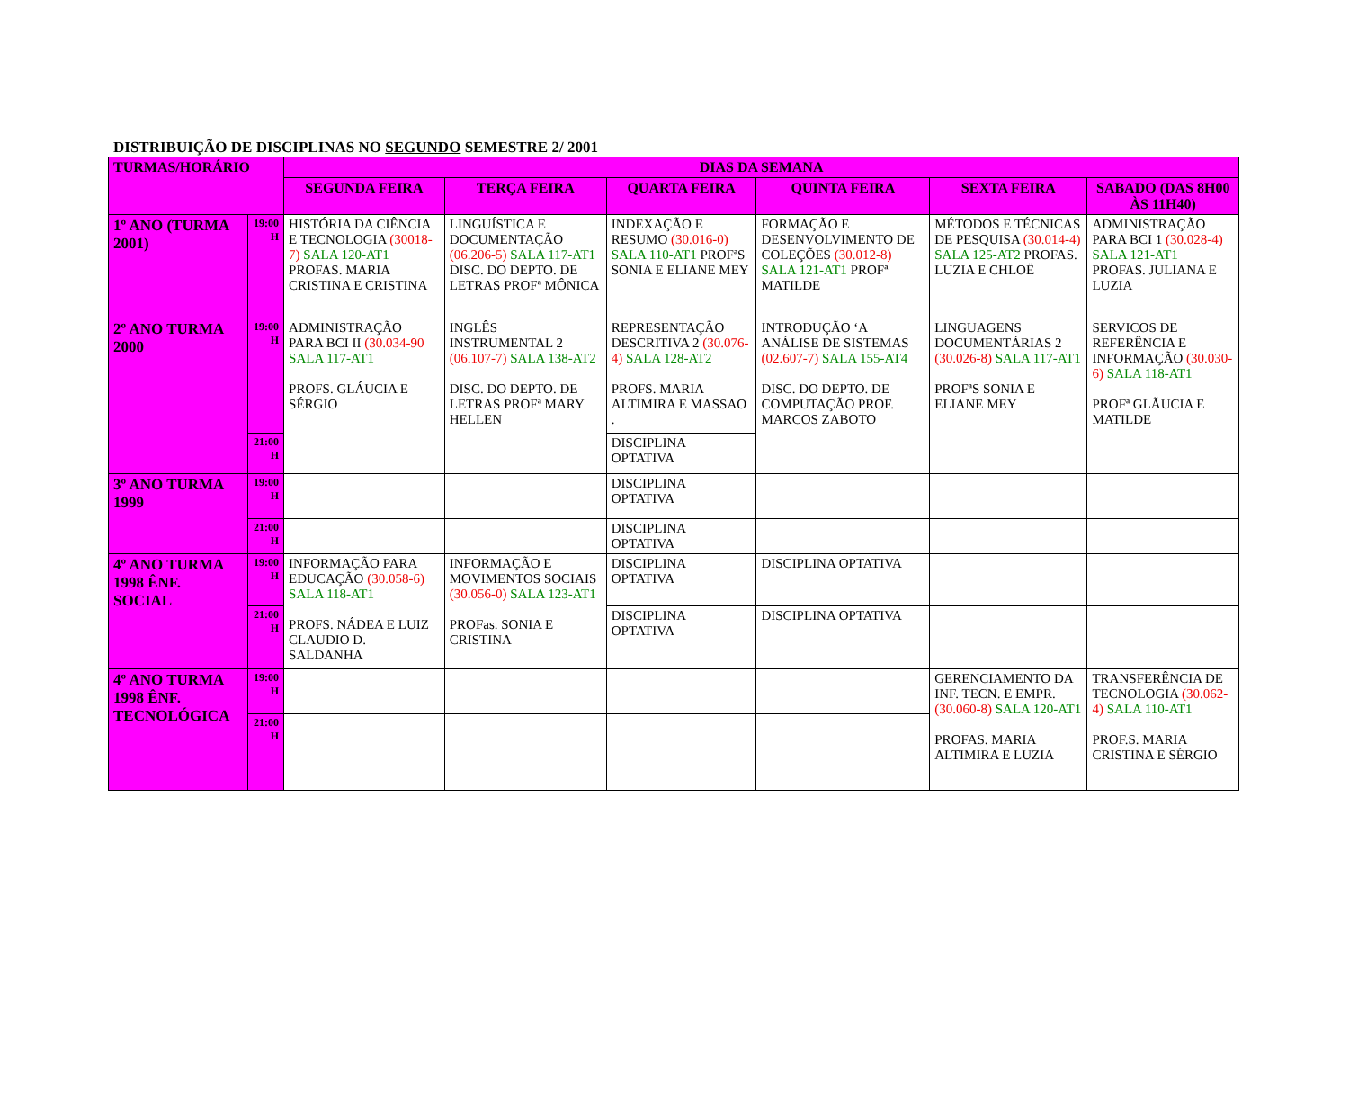DISTRIBUIÇÃO DE DISCIPLINAS NO SEGUNDO SEMESTRE 2/ 2001
| TURMAS/HORÁRIO | | DIAS DA SEMANA | | | | | |
| --- | --- | --- | --- | --- | --- | --- | --- |
| | | SEGUNDA FEIRA | TERÇA FEIRA | QUARTA FEIRA | QUINTA FEIRA | SEXTA FEIRA | SABADO (DAS 8H00 ÀS 11H40) |
| 1º ANO (TURMA 2001) | 19:00 H | HISTÓRIA DA CIÊNCIA E TECNOLOGIA (30018-7) SALA 120-AT1 PROFAS. MARIA CRISTINA E CRISTINA | LINGUÍSTICA E DOCUMENTAÇÃO (06.206-5) SALA 117-AT1 DISC. DO DEPTO. DE LETRAS PROFª MÔNICA | INDEXAÇÃO E RESUMO (30.016-0) SALA 110-AT1 PROFªS SONIA E ELIANE MEY | FORMAÇÃO E DESENVOLVIMENTO DE COLEÇÕES (30.012-8) SALA 121-AT1 PROFª MATILDE | MÉTODOS E TÉCNICAS DE PESQUISA (30.014-4) SALA 125-AT2 PROFAS. LUZIA E CHLOË | ADMINISTRAÇÃO PARA BCI 1 (30.028-4) SALA 121-AT1 PROFAS. JULIANA E LUZIA |
| 2º ANO TURMA 2000 | 19:00 H | ADMINISTRAÇÃO PARA BCI II (30.034-90 SALA 117-AT1 PROFS. GLÁUCIA E SÉRGIO | INGLÊS INSTRUMENTAL 2 (06.107-7) SALA 138-AT2 DISC. DO DEPTO. DE LETRAS PROFª MARY HELLEN | REPRESENTAÇÃO DESCRITIVA 2 (30.076-4) SALA 128-AT2 PROFS. MARIA ALTIMIRA E MASSAO . | INTRODUÇÃO ‘A ANÁLISE DE SISTEMAS (02.607-7) SALA 155-AT4 DISC. DO DEPTO. DE COMPUTAÇÃO PROF. MARCOS ZABOTO | LINGUAGENS DOCUMENTÁRIAS 2 (30.026-8) SALA 117-AT1 PROFªS SONIA E ELIANE MEY | SERVICOS DE REFERÊNCIA E INFORMAÇÃO (30.030-6) SALA 118-AT1 PROFª GLÃUCIA E MATILDE |
| | 21:00 H | | | DISCIPLINA OPTATIVA | | | |
| 3º ANO TURMA 1999 | 19:00 H | | | DISCIPLINA OPTATIVA | | | |
| | 21:00 H | | | DISCIPLINA OPTATIVA | | | |
| 4º ANO TURMA 1998 ÊNF. SOCIAL | 19:00 H | INFORMAÇÃO PARA EDUCAÇÃO (30.058-6) SALA 118-AT1 PROFS. NÁDEA E LUIZ CLAUDIO D. SALDANHA | INFORMAÇÃO E MOVIMENTOS SOCIAIS (30.056-0) SALA 123-AT1 PROFas. SONIA E CRISTINA | DISCIPLINA OPTATIVA | DISCIPLINA OPTATIVA | | |
| | 21:00 H | | | DISCIPLINA OPTATIVA | DISCIPLINA OPTATIVA | | |
| 4º ANO TURMA 1998 ÊNF. TECNOLÓGICA | 19:00 H | | | | | GERENCIAMENTO DA INF. TECN. E EMPR. (30.060-8) SALA 120-AT1 PROFAS. MARIA ALTIMIRA E LUZIA | TRANSFERÊNCIA DE TECNOLOGIA (30.062-4) SALA 110-AT1 PROF.S. MARIA CRISTINA E SÉRGIO |
| | 21:00 H | | | | | | |